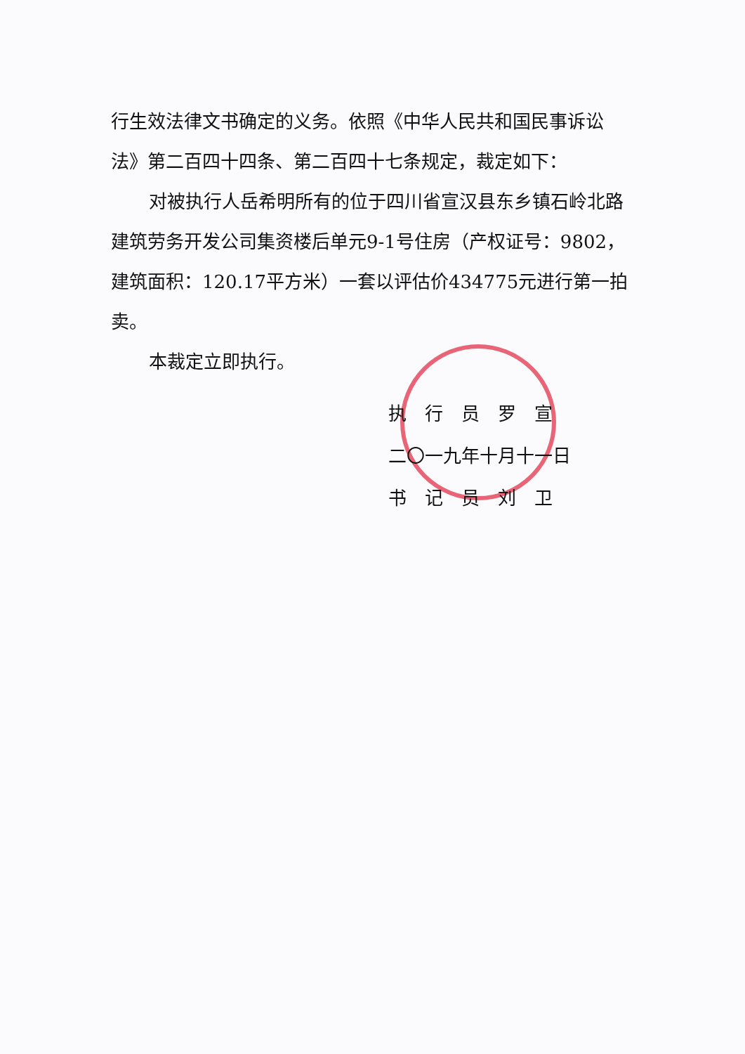行生效法律文书确定的义务。依照《中华人民共和国民事诉讼法》第二百四十四条、第二百四十七条规定，裁定如下：
对被执行人岳希明所有的位于四川省宣汉县东乡镇石岭北路建筑劳务开发公司集资楼后单元9-1号住房（产权证号：9802，建筑面积：120.17平方米）一套以评估价434775元进行第一拍卖。
本裁定立即执行。
执　行　员　罗　宣
二〇一九年十月十一日
书　记　员　刘　卫